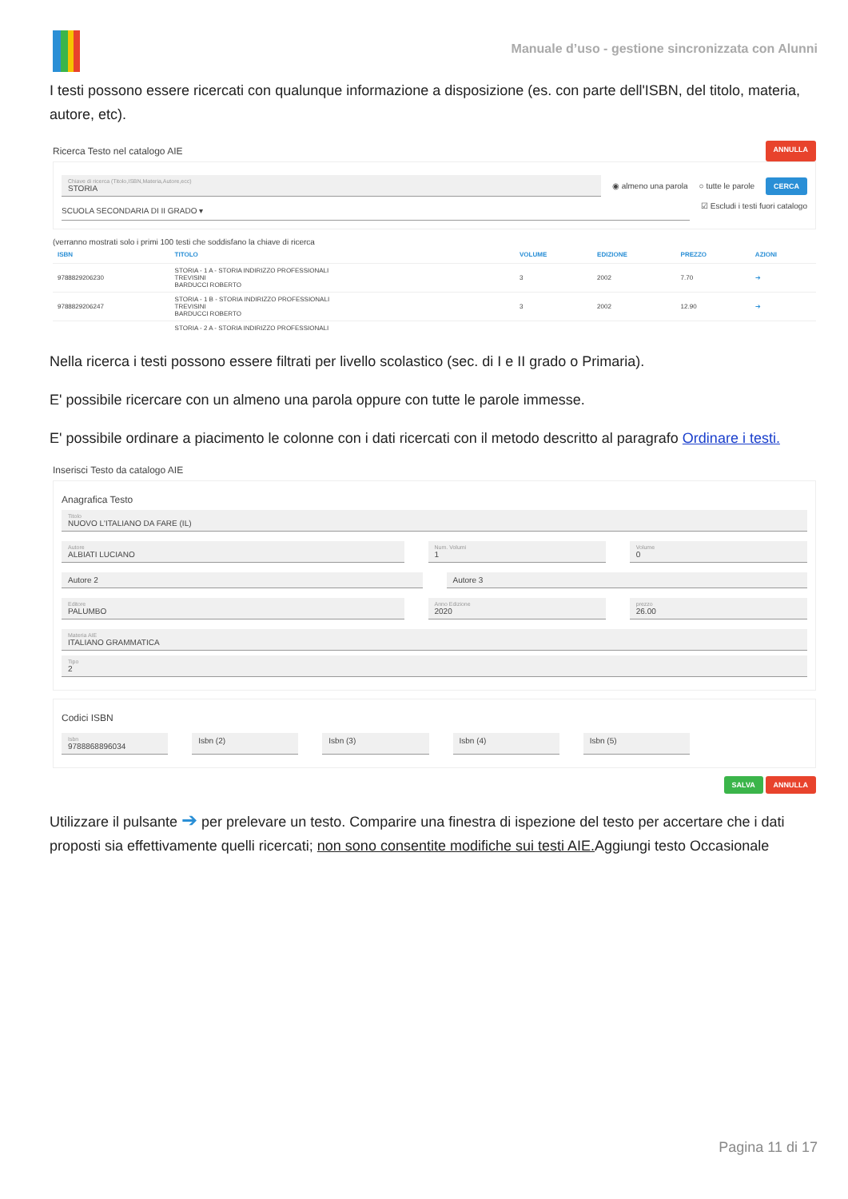Manuale d’uso - gestione sincronizzata con Alunni
I testi possono essere ricercati con qualunque informazione a disposizione (es. con parte dell'ISBN, del titolo, materia, autore, etc).
Ricerca Testo nel catalogo AIE
ANNULLA
Chiave di ricerca (Titolo,ISBN,Materia,Autore,ecc)
STORIA
◉ almeno una parola ○ tutte le parole CERCA
SCUOLA SECONDARIA DI II GRADO ▾
☑ Escludi i testi fuori catalogo
(verranno mostrati solo i primi 100 testi che soddisfano la chiave di ricerca
| ISBN | TITOLO | VOLUME | EDIZIONE | PREZZO | AZIONI |
| --- | --- | --- | --- | --- | --- |
| 9788829206230 | STORIA - 1 A - STORIA INDIRIZZO PROFESSIONALI TREVISINI BARDUCCI ROBERTO | 3 | 2002 | 7.70 | ➔ |
| 9788829206247 | STORIA - 1 B - STORIA INDIRIZZO PROFESSIONALI TREVISINI BARDUCCI ROBERTO | 3 | 2002 | 12.90 | ➔ |
| | STORIA - 2 A - STORIA INDIRIZZO PROFESSIONALI | | | | |
Nella ricerca i testi possono essere filtrati per livello scolastico (sec. di I e II grado o Primaria).
E' possibile ricercare con un almeno una parola oppure con tutte le parole immesse.
E' possibile ordinare a piacimento le colonne con i dati ricercati con il metodo descritto al paragrafo Ordinare i testi.
Inserisci Testo da catalogo AIE
Anagrafica Testo
Titolo
NUOVO L'ITALIANO DA FARE (IL)
Autore
ALBIATI LUCIANO
Num. Volumi
1
Volume
0
Autore 2 Autore 3
Editore
PALUMBO
Anno Edizione
2020
prezzo
26.00
Materia AIE
ITALIANO GRAMMATICA
Tipo
2
Codici ISBN
Isbn
9788868896034
Isbn (2) Isbn (3) Isbn (4) Isbn (5)
SALVA ANNULLA
Utilizzare il pulsante ➔ per prelevare un testo. Comparire una finestra di ispezione del testo per accertare che i dati proposti sia effettivamente quelli ricercati; non sono consentite modifiche sui testi AIE. Aggiungi testo Occasionale
Pagina 11 di 17